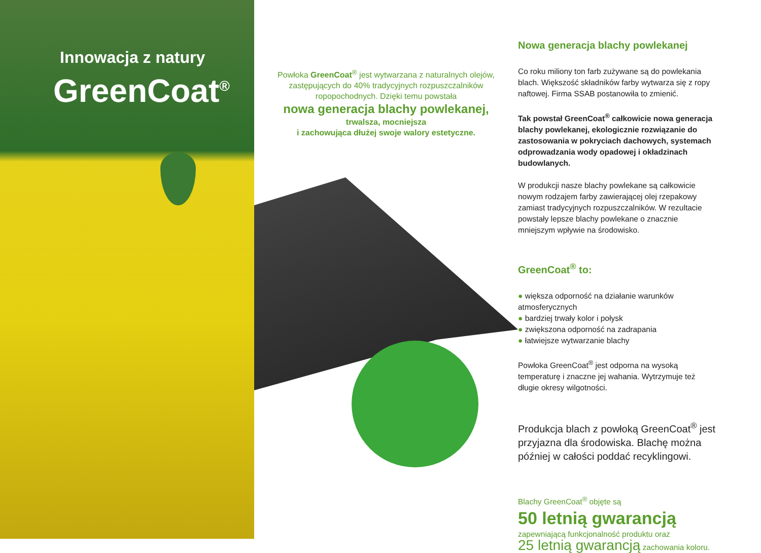Innowacja z natury
GreenCoat<sup>®</sup>
Powłoka GreenCoat<sup>®</sup> jest wytwarzana z naturalnych olejów, zastępujących do 40% tradycyjnych rozpuszczalników ropopochodnych. Dzięki temu powstała
nowa generacja blachy powlekanej,
trwalsza, mocniejsza
i zachowująca dłużej swoje walory estetyczne.
Nowa generacja blachy powlekanej
Co roku miliony ton farb zużywane są do powlekania blach. Większość składników farby wytwarza się z ropy naftowej. Firma SSAB postanowiła to zmienić.
Tak powstał GreenCoat<sup>®</sup> całkowicie nowa generacja blachy powlekanej, ekologicznie rozwiązanie do zastosowania w pokryciach dachowych, systemach odprowadzania wody opadowej i okładzinach budowlanych.
W produkcji nasze blachy powlekane są całkowicie nowym rodzajem farby zawierającej olej rzepakowy zamiast tradycyjnych rozpuszczalników. W rezultacie powstały lepsze blachy powlekane o znacznie mniejszym wpływie na środowisko.
GreenCoat<sup>®</sup> to:
● większa odporność na działanie warunków atmosferycznych
● bardziej trwały kolor i połysk
● zwiększona odporność na zadrapania
● łatwiejsze wytwarzanie blachy
Powłoka GreenCoat<sup>®</sup> jest odporna na wysoką temperaturę i znaczne jej wahania. Wytrzymuje też długie okresy wilgotności.
Produkcja blach z powłoką GreenCoat<sup>®</sup> jest przyjazna dla środowiska. Blachę można później w całości poddać recyklingowi.
Blachy GreenCoat<sup>®</sup> objęte są
50 letnią gwarancją
zapewniającą funkcjonalność produktu oraz
25 letnią gwarancją zachowania koloru.